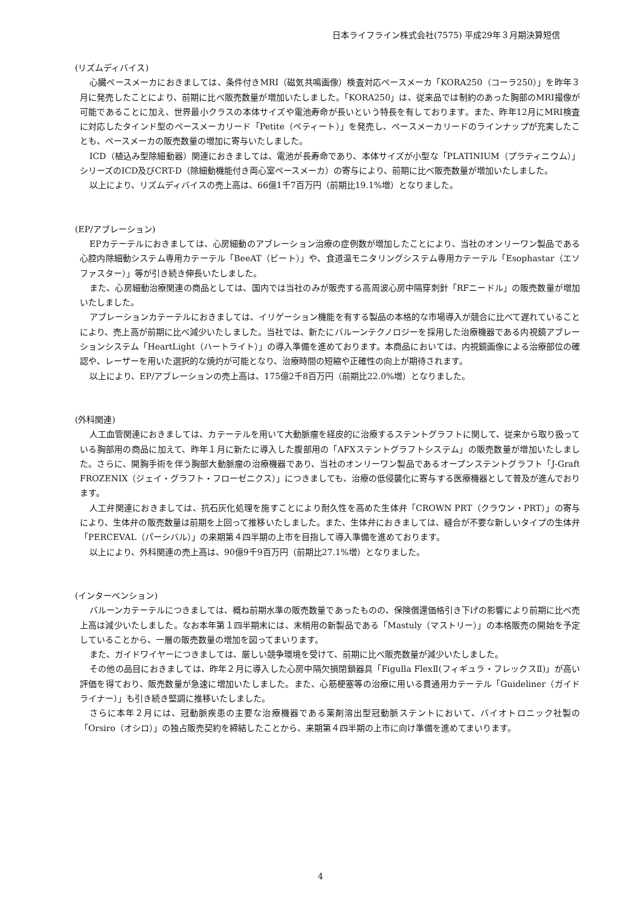日本ライフライン株式会社(7575) 平成29年３月期決算短信
(リズムディバイス)
心臓ペースメーカにおきましては、条件付きMRI（磁気共鳴画像）検査対応ペースメーカ「KORA250（コーラ250）」を昨年３月に発売したことにより、前期に比べ販売数量が増加いたしました。「KORA250」は、従来品では制約のあった胸部のMRI撮像が可能であることに加え、世界最小クラスの本体サイズや電池寿命が長いという特長を有しております。また、昨年12月にMRI検査に対応したタインド型のペースメーカリード「Petite（ペティート）」を発売し、ペースメーカリードのラインナップが充実したことも、ペースメーカの販売数量の増加に寄与いたしました。
ICD（植込み型除細動器）関連におきましては、電池が長寿命であり、本体サイズが小型な「PLATINIUM（プラティニウム）」シリーズのICD及びCRT-D（除細動機能付き両心室ペースメーカ）の寄与により、前期に比べ販売数量が増加いたしました。
以上により、リズムディバイスの売上高は、66億1千7百万円（前期比19.1%増）となりました。
(EP/アブレーション)
EPカテーテルにおきましては、心房細動のアブレーション治療の症例数が増加したことにより、当社のオンリーワン製品である心腔内除細動システム専用カテーテル「BeeAT（ビート）」や、食道温モニタリングシステム専用カテーテル「Esophastar（エソファスター）」等が引き続き伸長いたしました。
また、心房細動治療関連の商品としては、国内では当社のみが販売する高周波心房中隔穿刺針「RFニードル」の販売数量が増加いたしました。
アブレーションカテーテルにおきましては、イリゲーション機能を有する製品の本格的な市場導入が競合に比べて遅れていることにより、売上高が前期に比べ減少いたしました。当社では、新たにバルーンテクノロジーを採用した治療機器である内視鏡アブレーションシステム「HeartLight（ハートライト）」の導入準備を進めております。本商品においては、内視鏡画像による治療部位の確認や、レーザーを用いた選択的な焼灼が可能となり、治療時間の短縮や正確性の向上が期待されます。
以上により、EP/アブレーションの売上高は、175億2千8百万円（前期比22.0%増）となりました。
(外科関連)
人工血管関連におきましては、カテーテルを用いて大動脈瘤を経皮的に治療するステントグラフトに関して、従来から取り扱っている胸部用の商品に加えて、昨年１月に新たに導入した腹部用の「AFXステントグラフトシステム」の販売数量が増加いたしました。さらに、開胸手術を伴う胸部大動脈瘤の治療機器であり、当社のオンリーワン製品であるオープンステントグラフト「J-Graft FROZENIX（ジェイ・グラフト・フローゼニクス）」につきましても、治療の低侵襲化に寄与する医療機器として普及が進んでおります。
人工弁関連におきましては、抗石灰化処理を施すことにより耐久性を高めた生体弁「CROWN PRT（クラウン・PRT）」の寄与により、生体弁の販売数量は前期を上回って推移いたしました。また、生体弁におきましては、縫合が不要な新しいタイプの生体弁「PERCEVAL（パーシバル）」の来期第４四半期の上市を目指して導入準備を進めております。
以上により、外科関連の売上高は、90億9千9百万円（前期比27.1%増）となりました。
(インターベンション)
バルーンカテーテルにつきましては、概ね前期水準の販売数量であったものの、保険償還価格引き下げの影響により前期に比べ売上高は減少いたしました。なお本年第１四半期末には、末梢用の新製品である「Mastuly（マストリー）」の本格販売の開始を予定していることから、一層の販売数量の増加を図ってまいります。
また、ガイドワイヤーにつきましては、厳しい競争環境を受けて、前期に比べ販売数量が減少いたしました。
その他の品目におきましては、昨年２月に導入した心房中隔欠損閉鎖器具「Figulla FlexⅡ(フィギュラ・フレックスⅡ)」が高い評価を得ており、販売数量が急速に増加いたしました。また、心筋梗塞等の治療に用いる貫通用カテーテル「Guideliner（ガイドライナー）」も引き続き堅調に推移いたしました。
さらに本年２月には、冠動脈疾患の主要な治療機器である薬剤溶出型冠動脈ステントにおいて、バイオトロニック社製の「Orsiro（オシロ）」の独占販売契約を締結したことから、来期第４四半期の上市に向け準備を進めてまいります。
4